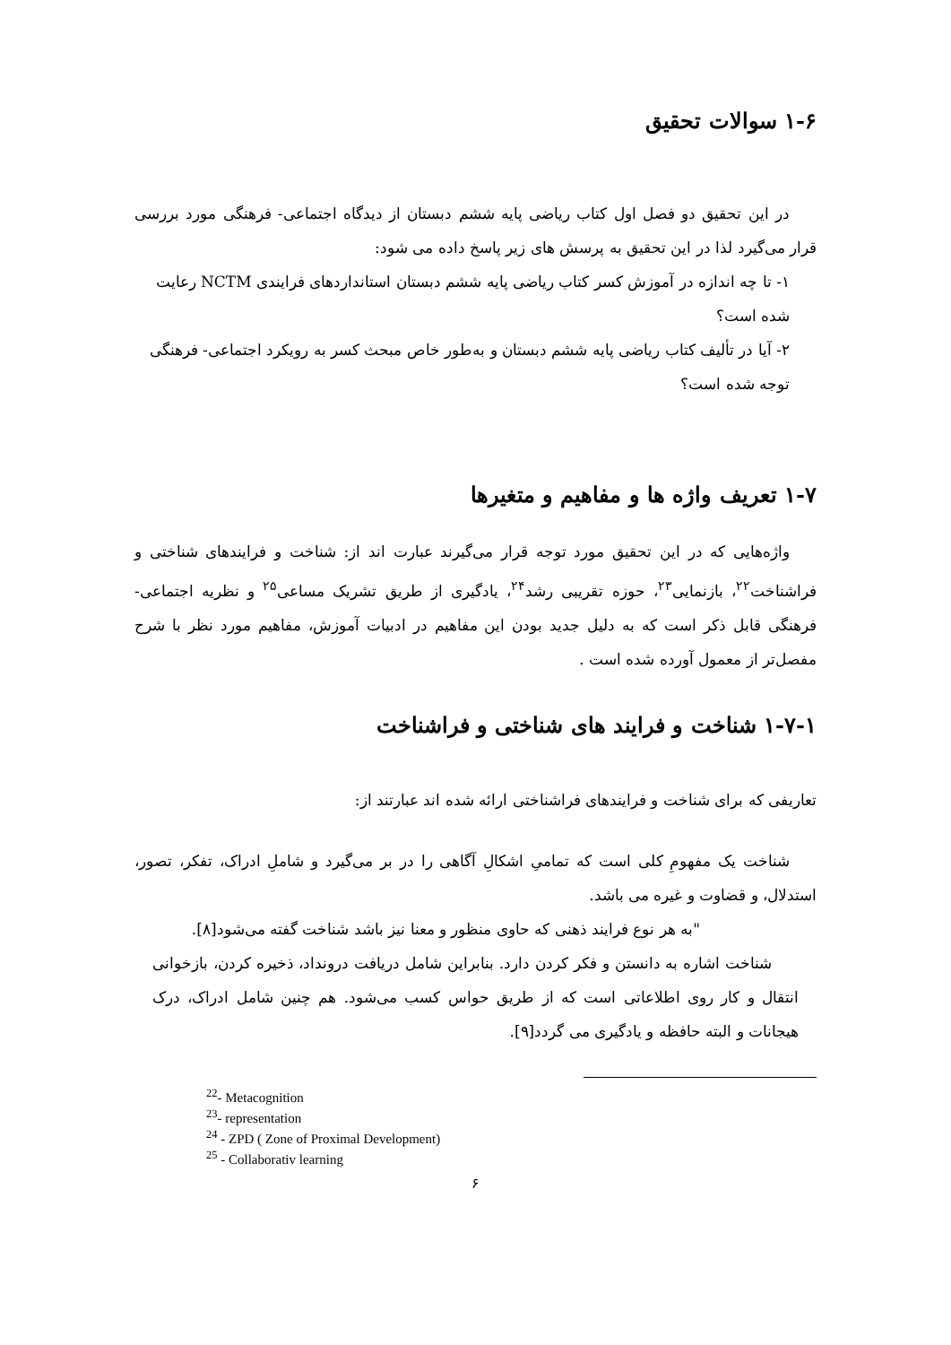۱-۶ سوالات تحقیق
در این تحقیق دو فصل اول کتاب ریاضی پایه ششم دبستان از دیدگاه اجتماعی- فرهنگی مورد بررسی قرار می‌گیرد لذا در این تحقیق به پرسش های زیر پاسخ داده می شود:
۱- تا چه اندازه در آموزش کسر کتاب ریاضی پایه ششم دبستان استانداردهای فرایندی NCTM رعایت شده است؟
۲- آیا در تألیف کتاب ریاضی پایه ششم دبستان و به‌طور خاص مبحث کسر به رویکرد اجتماعی- فرهنگی توجه شده است؟
۱-۷ تعریف واژه ها و مفاهیم و متغیرها
واژه‌هایی که در این تحقیق مورد توجه قرار می‌گیرند عبارت اند از: شناخت و فرایندهای شناختی و فراشناخت<sup>۲۲</sup>، بازنمایی<sup>۲۳</sup>، حوزه تقریبی رشد<sup>۲۴</sup>، یادگیری از طریق تشریک مساعی<sup>۲۵</sup> و نظریه اجتماعی- فرهنگی قابل ذکر است که به دلیل جدید بودن این مفاهیم در ادبیات آموزش، مفاهیم مورد نظر با شرح مفصل‌تر از معمول آورده شده است .
۱-۷-۱ شناخت و فرایند های شناختی و فراشناخت
تعاریفی که برای شناخت و فرایندهای فراشناختی ارائه شده اند عبارتند از:
شناخت یک مفهومِ کلی است که تمامیِ اشکالِ آگاهی را در بر می‌گیرد و شاملِ ادراک، تفکر، تصور، استدلال، و قضاوت و غیره می باشد.
"به هر نوع فرایند ذهنی که حاوی منظور و معنا نیز باشد شناخت گفته می‌شود[۸].
شناخت اشاره به دانستن و فکر کردن دارد. بنابراین شامل دریافت درونداد، ذخیره کردن، بازخوانی انتقال و کار روی اطلاعاتی است که از طریق حواس کسب می‌شود. هم چنین شامل ادراک، درک هیجانات و البته حافظه و یادگیری می گردد[۹].
<sup>22</sup>- Metacognition
<sup>23</sup>- representation
<sup>24</sup> - ZPD ( Zone of Proximal Development)
<sup>25</sup> - Collaborativ learning
۶